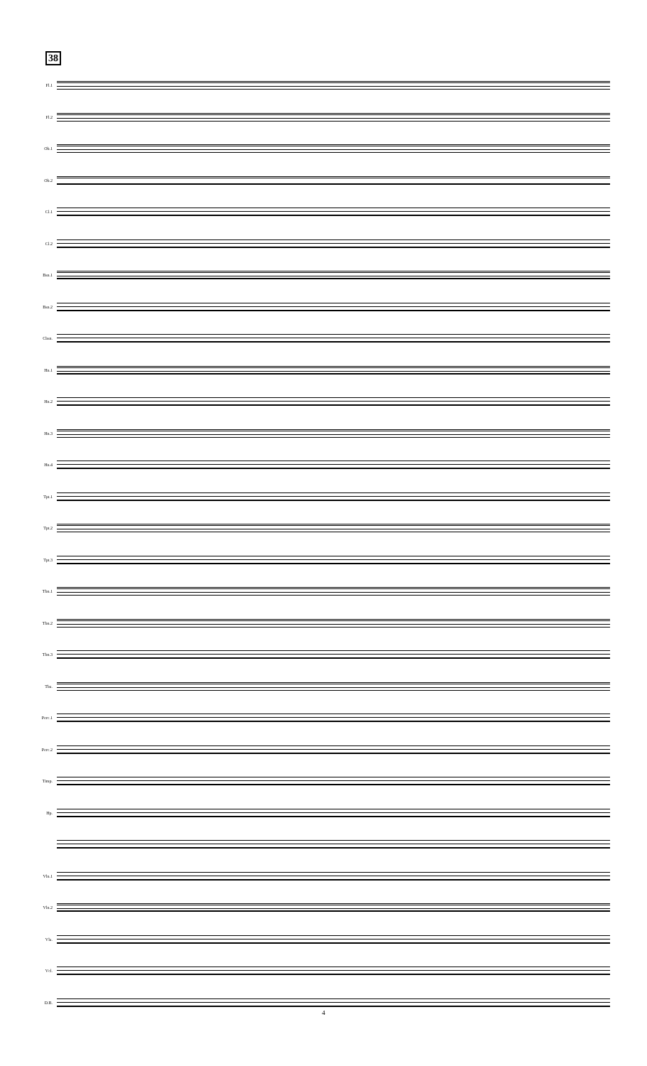38
Fl.1
Fl.2
Ob.1
Ob.2
Cl.1
Cl.2
Bsn.1
Bsn.2
Cbsn.
Hn.1
Hn.2
Hn.3
Hn.4
Tpt.1
Tpt.2
Tpt.3
Tbn.1
Tbn.2
Tbn.3
Tba.
Perc.1
Perc.2
Timp.
Hp.
Vln.1
Vln.2
Vla.
Vcl.
D.B.
4